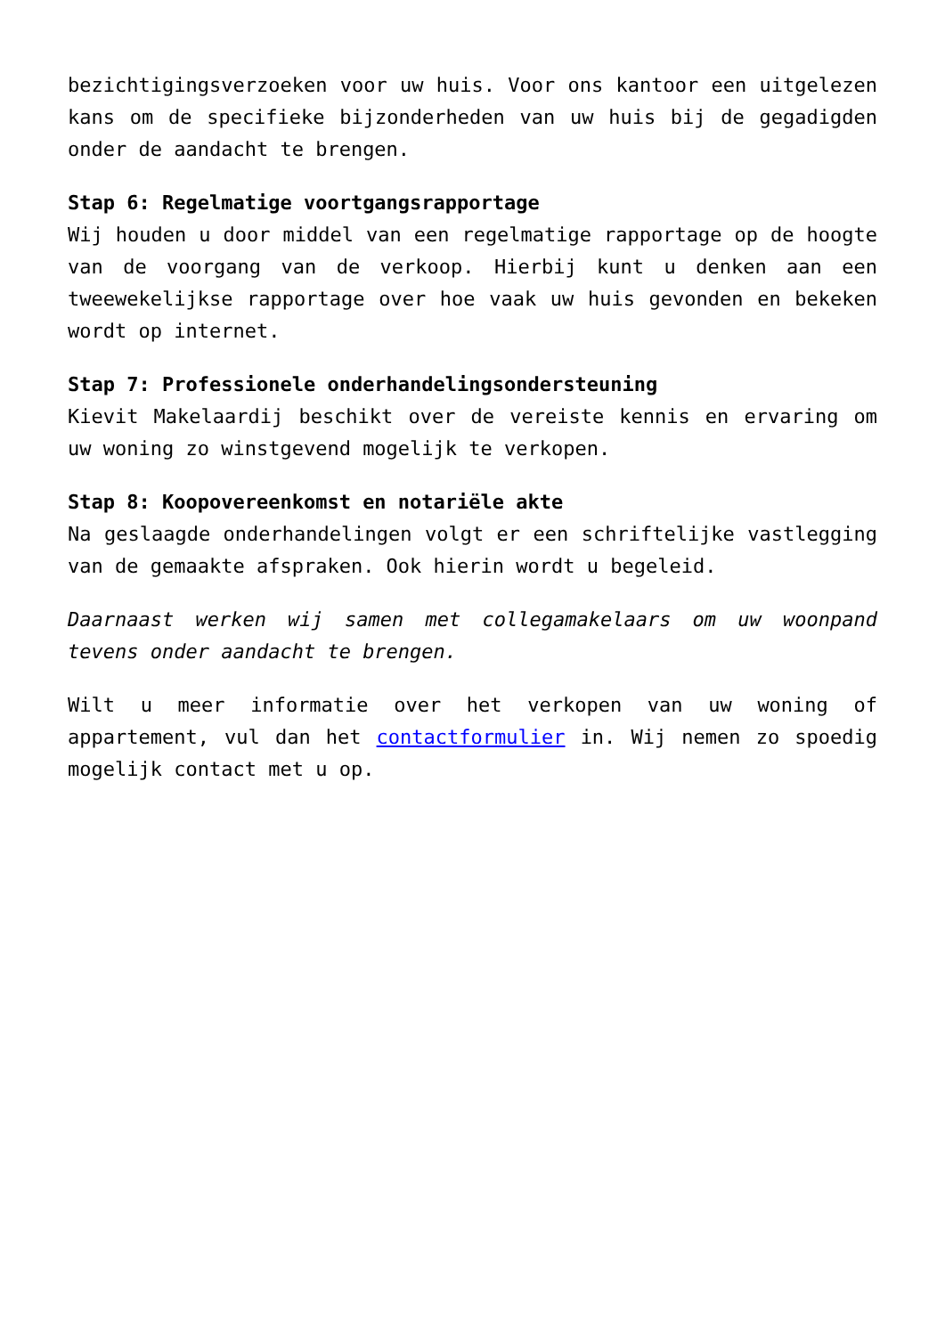bezichtigingsverzoeken voor uw huis. Voor ons kantoor een uitgelezen kans om de specifieke bijzonderheden van uw huis bij de gegadigden onder de aandacht te brengen.
Stap 6: Regelmatige voortgangsrapportage
Wij houden u door middel van een regelmatige rapportage op de hoogte van de voorgang van de verkoop. Hierbij kunt u denken aan een tweewekelijkse rapportage over hoe vaak uw huis gevonden en bekeken wordt op internet.
Stap 7: Professionele onderhandelingsondersteuning
Kievit Makelaardij beschikt over de vereiste kennis en ervaring om uw woning zo winstgevend mogelijk te verkopen.
Stap 8: Koopovereenkomst en notariële akte
Na geslaagde onderhandelingen volgt er een schriftelijke vastlegging van de gemaakte afspraken. Ook hierin wordt u begeleid.
Daarnaast werken wij samen met collegamakelaars om uw woonpand tevens onder aandacht te brengen.
Wilt u meer informatie over het verkopen van uw woning of appartement, vul dan het contactformulier in. Wij nemen zo spoedig mogelijk contact met u op.